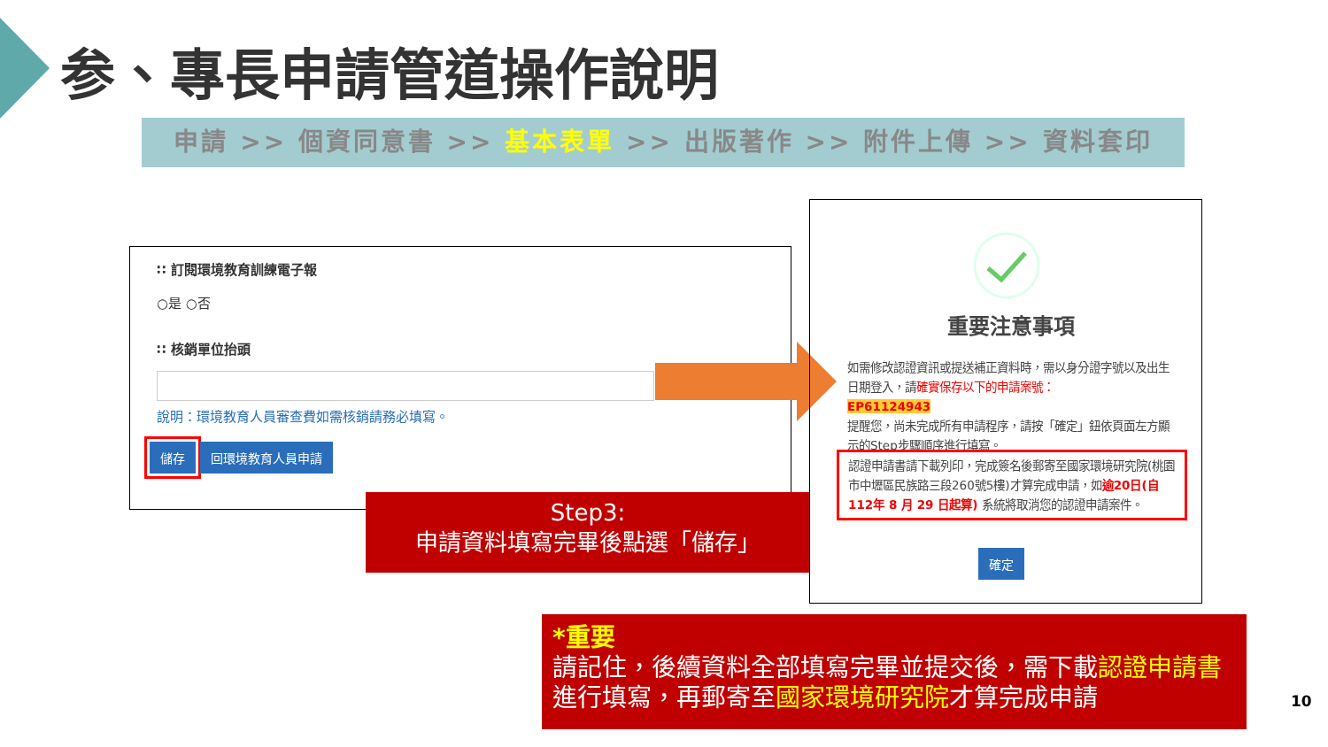参、專長申請管道操作說明
申請 >> 個資同意書 >> 基本表單 >> 出版著作 >> 附件上傳 >> 資料套印
∷ 訂閱環境教育訓練電子報
○是 ○否
∷ 核銷單位抬頭
說明：環境教育人員審查費如需核銷請務必填寫。
儲存 回環境教育人員申請
Step3:
申請資料填寫完畢後點選「儲存」
重要注意事項
如需修改認證資訊或提送補正資料時，需以身分證字號以及出生日期登入，請確實保存以下的申請案號：
EP61124943
提醒您，尚未完成所有申請程序，請按「確定」鈕依頁面左方顯示的Step步驟順序進行填寫。
認證申請書請下載列印，完成簽名後郵寄至國家環境研究院(桃園市中壢區民族路三段260號5樓)才算完成申請，如逾20日(自112年 8 月 29 日起算) 系統將取消您的認證申請案件。
確定
*重要
請記住，後續資料全部填寫完畢並提交後，需下載認證申請書進行填寫，再郵寄至國家環境研究院才算完成申請
10